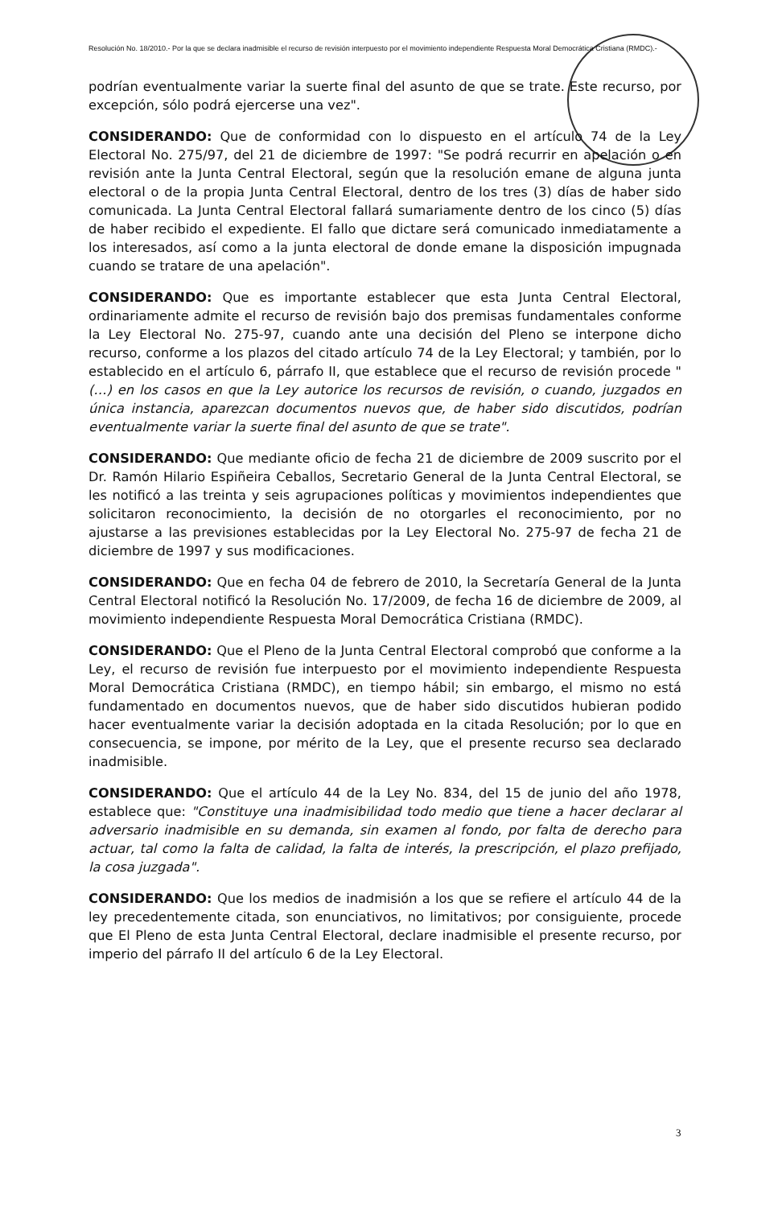Resolución No. 18/2010.- Por la que se declara inadmisible el recurso de revisión interpuesto por el movimiento independiente Respuesta Moral Democrática Cristiana (RMDC).-
podrían eventualmente variar la suerte final del asunto de que se trate. Este recurso, por excepción, sólo podrá ejercerse una vez".
CONSIDERANDO: Que de conformidad con lo dispuesto en el artículo 74 de la Ley Electoral No. 275/97, del 21 de diciembre de 1997: "Se podrá recurrir en apelación o en revisión ante la Junta Central Electoral, según que la resolución emane de alguna junta electoral o de la propia Junta Central Electoral, dentro de los tres (3) días de haber sido comunicada. La Junta Central Electoral fallará sumariamente dentro de los cinco (5) días de haber recibido el expediente. El fallo que dictare será comunicado inmediatamente a los interesados, así como a la junta electoral de donde emane la disposición impugnada cuando se tratare de una apelación".
CONSIDERANDO: Que es importante establecer que esta Junta Central Electoral, ordinariamente admite el recurso de revisión bajo dos premisas fundamentales conforme la Ley Electoral No. 275-97, cuando ante una decisión del Pleno se interpone dicho recurso, conforme a los plazos del citado artículo 74 de la Ley Electoral; y también, por lo establecido en el artículo 6, párrafo II, que establece que el recurso de revisión procede " (…) en los casos en que la Ley autorice los recursos de revisión, o cuando, juzgados en única instancia, aparezcan documentos nuevos que, de haber sido discutidos, podrían eventualmente variar la suerte final del asunto de que se trate".
CONSIDERANDO: Que mediante oficio de fecha 21 de diciembre de 2009 suscrito por el Dr. Ramón Hilario Espiñeira Ceballos, Secretario General de la Junta Central Electoral, se les notificó a las treinta y seis agrupaciones políticas y movimientos independientes que solicitaron reconocimiento, la decisión de no otorgarles el reconocimiento, por no ajustarse a las previsiones establecidas por la Ley Electoral No. 275-97 de fecha 21 de diciembre de 1997 y sus modificaciones.
CONSIDERANDO: Que en fecha 04 de febrero de 2010, la Secretaría General de la Junta Central Electoral notificó la Resolución No. 17/2009, de fecha 16 de diciembre de 2009, al movimiento independiente Respuesta Moral Democrática Cristiana (RMDC).
CONSIDERANDO: Que el Pleno de la Junta Central Electoral comprobó que conforme a la Ley, el recurso de revisión fue interpuesto por el movimiento independiente Respuesta Moral Democrática Cristiana (RMDC), en tiempo hábil; sin embargo, el mismo no está fundamentado en documentos nuevos, que de haber sido discutidos hubieran podido hacer eventualmente variar la decisión adoptada en la citada Resolución; por lo que en consecuencia, se impone, por mérito de la Ley, que el presente recurso sea declarado inadmisible.
CONSIDERANDO: Que el artículo 44 de la Ley No. 834, del 15 de junio del año 1978, establece que: "Constituye una inadmisibilidad todo medio que tiene a hacer declarar al adversario inadmisible en su demanda, sin examen al fondo, por falta de derecho para actuar, tal como la falta de calidad, la falta de interés, la prescripción, el plazo prefijado, la cosa juzgada".
CONSIDERANDO: Que los medios de inadmisión a los que se refiere el artículo 44 de la ley precedentemente citada, son enunciativos, no limitativos; por consiguiente, procede que El Pleno de esta Junta Central Electoral, declare inadmisible el presente recurso, por imperio del párrafo II del artículo 6 de la Ley Electoral.
3